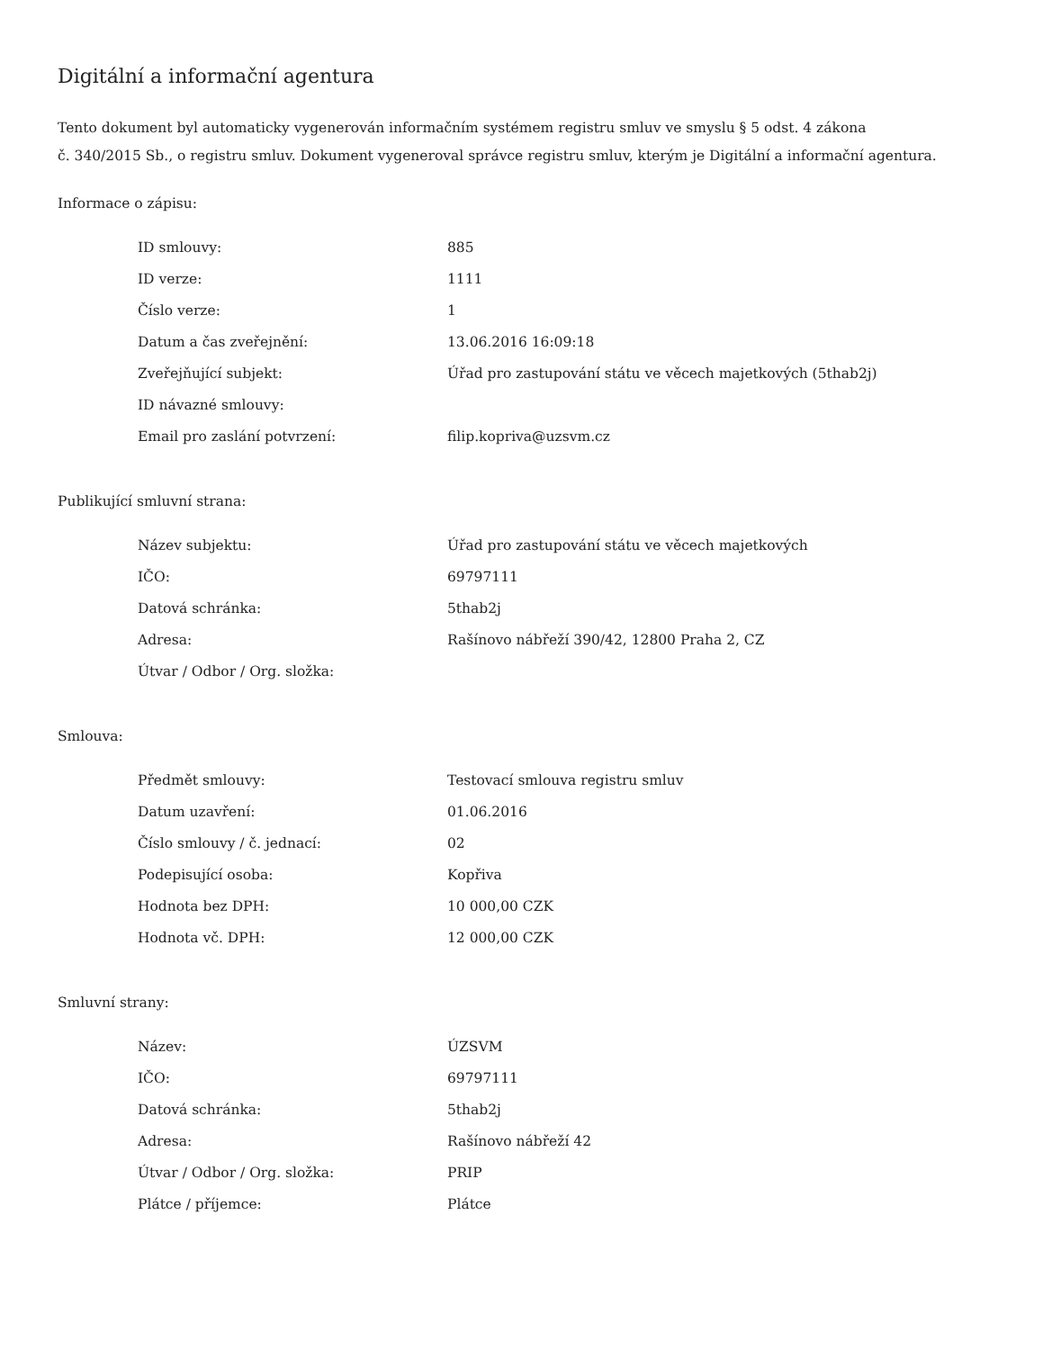Digitální a informační agentura
Tento dokument byl automaticky vygenerován informačním systémem registru smluv ve smyslu § 5 odst. 4 zákona
č. 340/2015 Sb., o registru smluv. Dokument vygeneroval správce registru smluv, kterým je Digitální a informační agentura.
Informace o zápisu:
| ID smlouvy: | 885 |
| ID verze: | 1111 |
| Číslo verze: | 1 |
| Datum a čas zveřejnění: | 13.06.2016 16:09:18 |
| Zveřejňující subjekt: | Úřad pro zastupování státu ve věcech majetkových (5thab2j) |
| ID návazné smlouvy: | |
| Email pro zaslání potvrzení: | filip.kopriva@uzsvm.cz |
Publikující smluvní strana:
| Název subjektu: | Úřad pro zastupování státu ve věcech majetkových |
| IČO: | 69797111 |
| Datová schránka: | 5thab2j |
| Adresa: | Rašínovo nábřeží 390/42, 12800 Praha 2, CZ |
| Útvar / Odbor / Org. složka: | |
Smlouva:
| Předmět smlouvy: | Testovací smlouva registru smluv |
| Datum uzavření: | 01.06.2016 |
| Číslo smlouvy / č. jednací: | 02 |
| Podepisující osoba: | Kopřiva |
| Hodnota bez DPH: | 10 000,00 CZK |
| Hodnota vč. DPH: | 12 000,00 CZK |
Smluvní strany:
| Název: | ÚZSVM |
| IČO: | 69797111 |
| Datová schránka: | 5thab2j |
| Adresa: | Rašínovo nábřeží 42 |
| Útvar / Odbor / Org. složka: | PRIP |
| Plátce / příjemce: | Plátce |